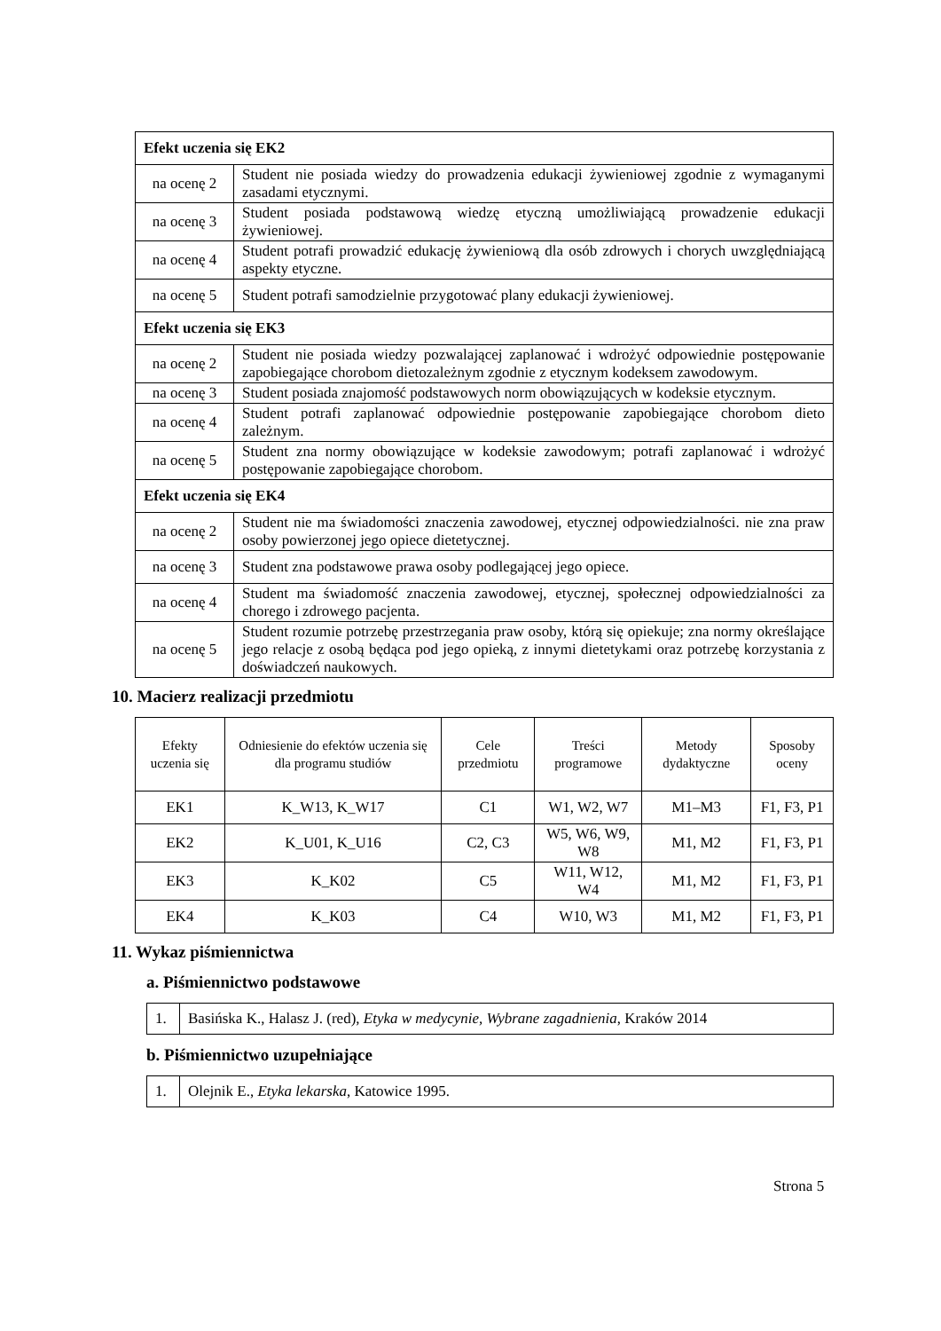| Efekt uczenia się EK2 | |
| na ocenę 2 | Student nie posiada wiedzy do prowadzenia edukacji żywieniowej zgodnie z wymaganymi zasadami etycznymi. |
| na ocenę 3 | Student posiada podstawową wiedzę etyczną umożliwiającą prowadzenie edukacji żywieniowej. |
| na ocenę 4 | Student potrafi prowadzić edukację żywieniową dla osób zdrowych i chorych uwzględniającą aspekty etyczne. |
| na ocenę 5 | Student potrafi samodzielnie przygotować plany edukacji żywieniowej. |
| Efekt uczenia się EK3 | |
| na ocenę 2 | Student nie posiada wiedzy pozwalającej zaplanować i wdrożyć odpowiednie postępowanie zapobiegające chorobom dietozależnym zgodnie z etycznym kodeksem zawodowym. |
| na ocenę 3 | Student posiada znajomość podstawowych norm obowiązujących w kodeksie etycznym. |
| na ocenę 4 | Student potrafi zaplanować odpowiednie postępowanie zapobiegające chorobom dieto zależnym. |
| na ocenę 5 | Student zna normy obowiązujące w kodeksie zawodowym; potrafi zaplanować i wdrożyć postępowanie zapobiegające chorobom. |
| Efekt uczenia się EK4 | |
| na ocenę 2 | Student nie ma świadomości znaczenia zawodowej, etycznej odpowiedzialności. nie zna praw osoby powierzonej jego opiece dietetycznej. |
| na ocenę 3 | Student zna podstawowe prawa osoby podlegającej jego opiece. |
| na ocenę 4 | Student ma świadomość znaczenia zawodowej, etycznej, społecznej odpowiedzialności za chorego i zdrowego pacjenta. |
| na ocenę 5 | Student rozumie potrzebę przestrzegania praw osoby, którą się opiekuje; zna normy określające jego relacje z osobą będąca pod jego opieką, z innymi dietetykami oraz potrzebę korzystania z doświadczeń naukowych. |
10. Macierz realizacji przedmiotu
| Efekty uczenia się | Odniesienie do efektów uczenia się dla programu studiów | Cele przedmiotu | Treści programowe | Metody dydaktyczne | Sposoby oceny |
| --- | --- | --- | --- | --- | --- |
| EK1 | K_W13, K_W17 | C1 | W1, W2, W7 | M1–M3 | F1, F3, P1 |
| EK2 | K_U01, K_U16 | C2, C3 | W5, W6, W9, W8 | M1, M2 | F1, F3, P1 |
| EK3 | K_K02 | C5 | W11, W12, W4 | M1, M2 | F1, F3, P1 |
| EK4 | K_K03 | C4 | W10, W3 | M1, M2 | F1, F3, P1 |
11. Wykaz piśmiennictwa
a. Piśmiennictwo podstawowe
| 1. | Basińska K., Halasz J. (red), Etyka w medycynie, Wybrane zagadnienia , Kraków 2014 |
b. Piśmiennictwo uzupełniające
| 1. | Olejnik E., Etyka lekarska , Katowice 1995. |
Strona 5